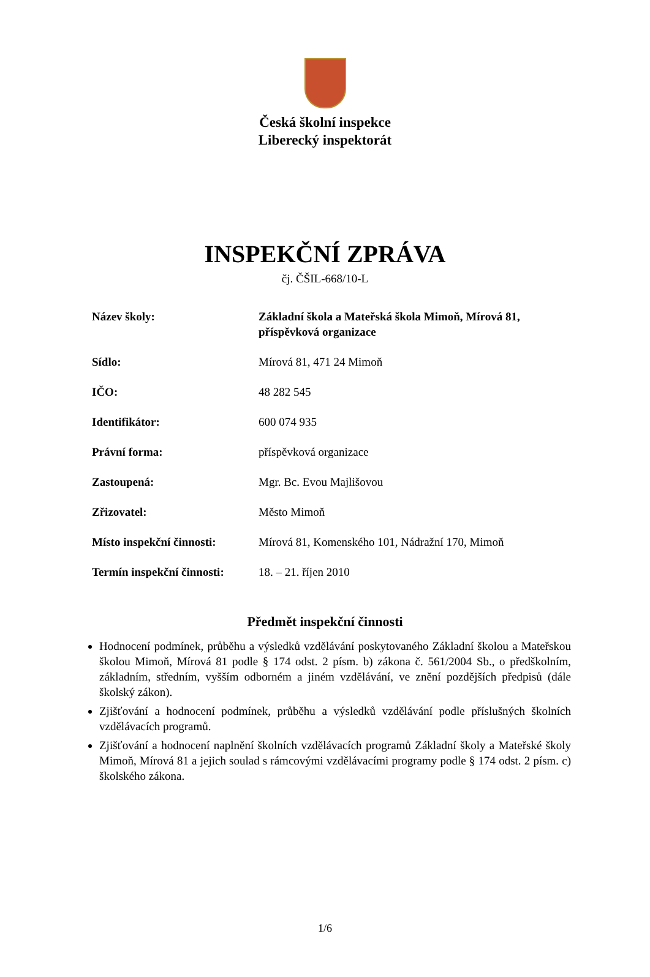Česká školní inspekce
Liberecký inspektorát
INSPEKČNÍ ZPRÁVA
čj. ČŠIL-668/10-L
| Název školy: | Základní škola a Mateřská škola Mimoň, Mírová 81, příspěvková organizace |
| Sídlo: | Mírová 81, 471 24 Mimoň |
| IČO: | 48 282 545 |
| Identifikátor: | 600 074 935 |
| Právní forma: | příspěvková organizace |
| Zastoupená: | Mgr. Bc. Evou Majlišovou |
| Zřizovatel: | Město Mimoň |
| Místo inspekční činnosti: | Mírová 81, Komenského 101, Nádražní 170, Mimoň |
| Termín inspekční činnosti: | 18. – 21. říjen 2010 |
Předmět inspekční činnosti
Hodnocení podmínek, průběhu a výsledků vzdělávání poskytovaného Základní školou a Mateřskou školou Mimoň, Mírová 81 podle § 174 odst. 2 písm. b) zákona č. 561/2004 Sb., o předškolním, základním, středním, vyšším odborném a jiném vzdělávání, ve znění pozdějších předpisů (dále školský zákon).
Zjišťování a hodnocení podmínek, průběhu a výsledků vzdělávání podle příslušných školních vzdělávacích programů.
Zjišťování a hodnocení naplnění školních vzdělávacích programů Základní školy a Mateřské školy Mimoň, Mírová 81 a jejich soulad s rámcovými vzdělávacími programy podle § 174 odst. 2 písm. c) školského zákona.
1/6